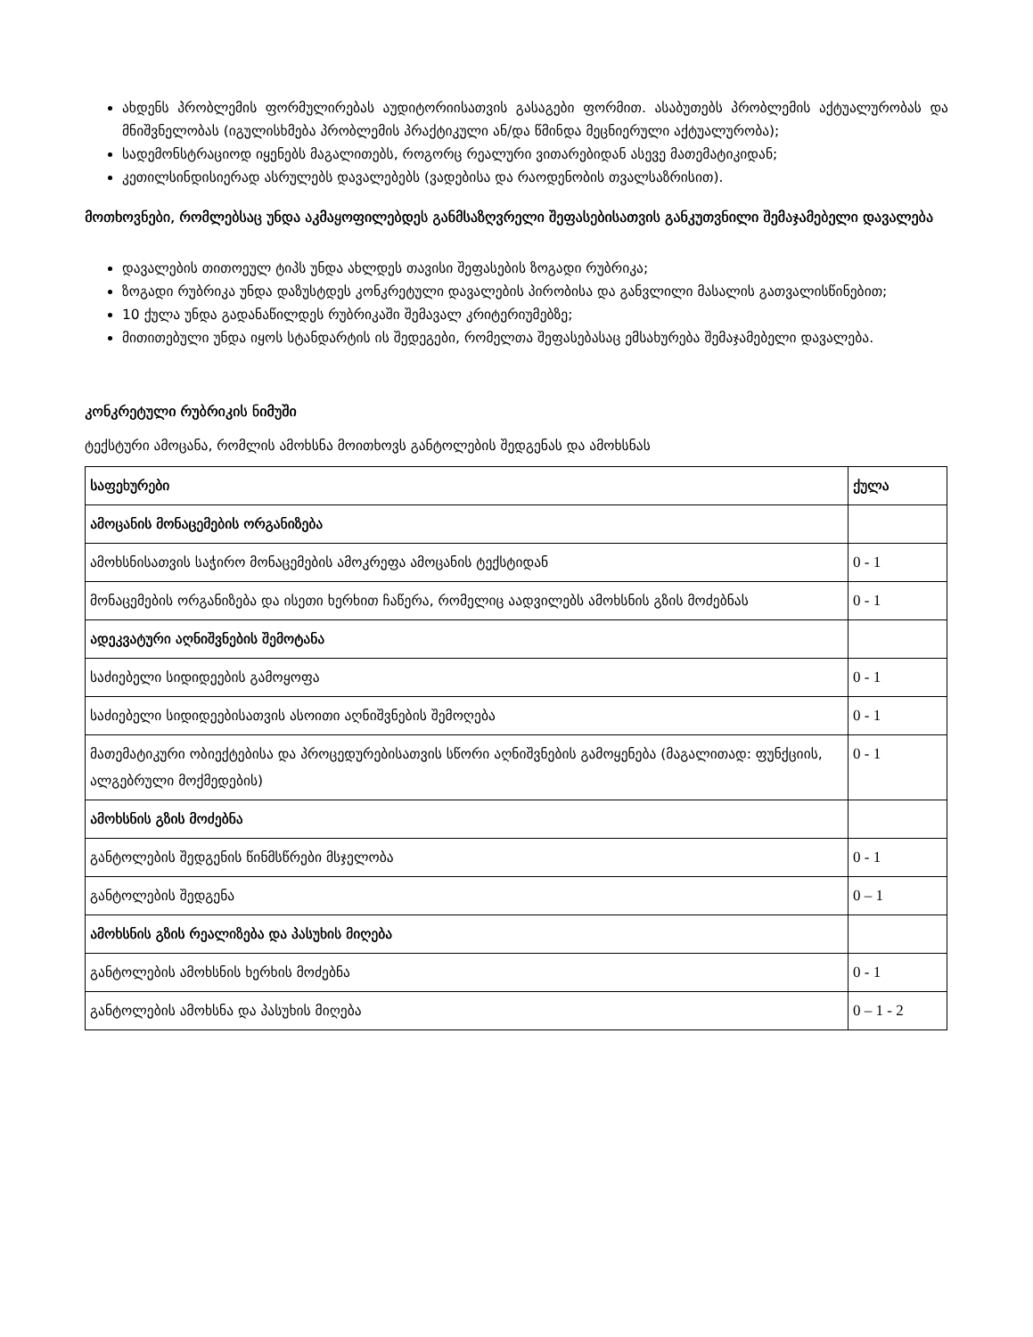ახდენს პრობლემის ფორმულირებას აუდიტორიისათვის გასაგები ფორმით. ასაბუთებს პრობლემის აქტუალურობას და მნიშვნელობას (იგულისხმება პრობლემის პრაქტიკული ან/და წმინდა მეცნიერული აქტუალურობა);
სადემონსტრაციოდ იყენებს მაგალითებს, როგორც რეალური ვითარებიდან ასევე მათემატიკიდან;
კეთილსინდისიერად ასრულებს დავალებებს (ვადებისა და რაოდენობის თვალსაზრისით).
მოთხოვნები, რომლებსაც უნდა აკმაყოფილებდეს განმსაზღვრელი შეფასებისათვის განკუთვნილი შემაჯამებელი დავალება
დავალების თითოეულ ტიპს უნდა ახლდეს თავისი შეფასების ზოგადი რუბრიკა;
ზოგადი რუბრიკა უნდა დაზუსტდეს კონკრეტული დავალების პირობისა და განვლილი მასალის გათვალისწინებით;
10 ქულა უნდა გადანაწილდეს რუბრიკაში შემავალ კრიტერიუმებზე;
მითითებული უნდა იყოს სტანდარტის ის შედეგები, რომელთა შეფასებასაც ემსახურება შემაჯამებელი დავალება.
კონკრეტული რუბრიკის ნიმუში
ტექსტური ამოცანა, რომლის ამოხსნა მოითხოვს განტოლების შედგენას და ამოხსნას
| საფეხურები | ქულა |
| ამოცანის მონაცემების ორგანიზება | |
| ამოხსნისათვის საჭირო მონაცემების ამოკრეფა ამოცანის ტექსტიდან | 0 - 1 |
| მონაცემების ორგანიზება და ისეთი ხერხით ჩაწერა, რომელიც აადვილებს ამოხსნის გზის მოძებნას | 0 - 1 |
| ადეკვატური აღნიშვნების შემოტანა | |
| საძიებელი სიდიდეების გამოყოფა | 0 - 1 |
| საძიებელი სიდიდეებისათვის ასოითი აღნიშვნების შემოღება | 0 - 1 |
| მათემატიკური ობიექტებისა და პროცედურებისათვის სწორი აღნიშვნების გამოყენება (მაგალითად: ფუნქციის, ალგებრული მოქმედების) | 0 - 1 |
| ამოხსნის გზის მოძებნა | |
| განტოლების შედგენის წინმსწრები მსჯელობა | 0 - 1 |
| განტოლების შედგენა | 0 – 1 |
| ამოხსნის გზის რეალიზება და პასუხის მიღება | |
| განტოლების ამოხსნის ხერხის მოძებნა | 0 - 1 |
| განტოლების ამოხსნა და პასუხის მიღება | 0 – 1 - 2 |